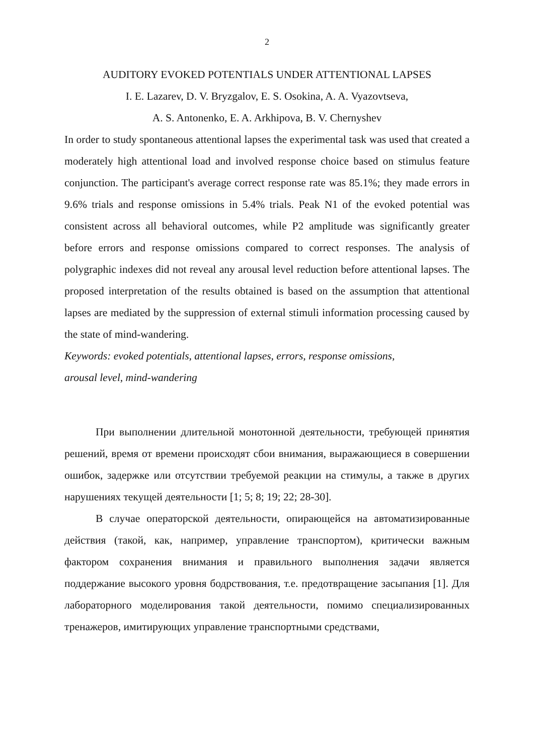2
AUDITORY EVOKED POTENTIALS UNDER ATTENTIONAL LAPSES
I. E. Lazarev, D. V. Bryzgalov, E. S. Osokina, A. A. Vyazovtseva,
A. S. Antonenko, E. A. Arkhipova, B. V. Chernyshev
In order to study spontaneous attentional lapses the experimental task was used that created a moderately high attentional load and involved response choice based on stimulus feature conjunction. The participant's average correct response rate was 85.1%; they made errors in 9.6% trials and response omissions in 5.4% trials. Peak N1 of the evoked potential was consistent across all behavioral outcomes, while P2 amplitude was significantly greater before errors and response omissions compared to correct responses. The analysis of polygraphic indexes did not reveal any arousal level reduction before attentional lapses. The proposed interpretation of the results obtained is based on the assumption that attentional lapses are mediated by the suppression of external stimuli information processing caused by the state of mind-wandering.
Keywords: evoked potentials, attentional lapses, errors, response omissions,
arousal level, mind-wandering
При выполнении длительной монотонной деятельности, требующей принятия решений, время от времени происходят сбои внимания, выражающиеся в совершении ошибок, задержке или отсутствии требуемой реакции на стимулы, а также в других нарушениях текущей деятельности [1; 5; 8; 19; 22; 28-30].
В случае операторской деятельности, опирающейся на автоматизированные действия (такой, как, например, управление транспортом), критически важным фактором сохранения внимания и правильного выполнения задачи является поддержание высокого уровня бодрствования, т.е. предотвращение засыпания [1]. Для лабораторного моделирования такой деятельности, помимо специализированных тренажеров, имитирующих управление транспортными средствами,